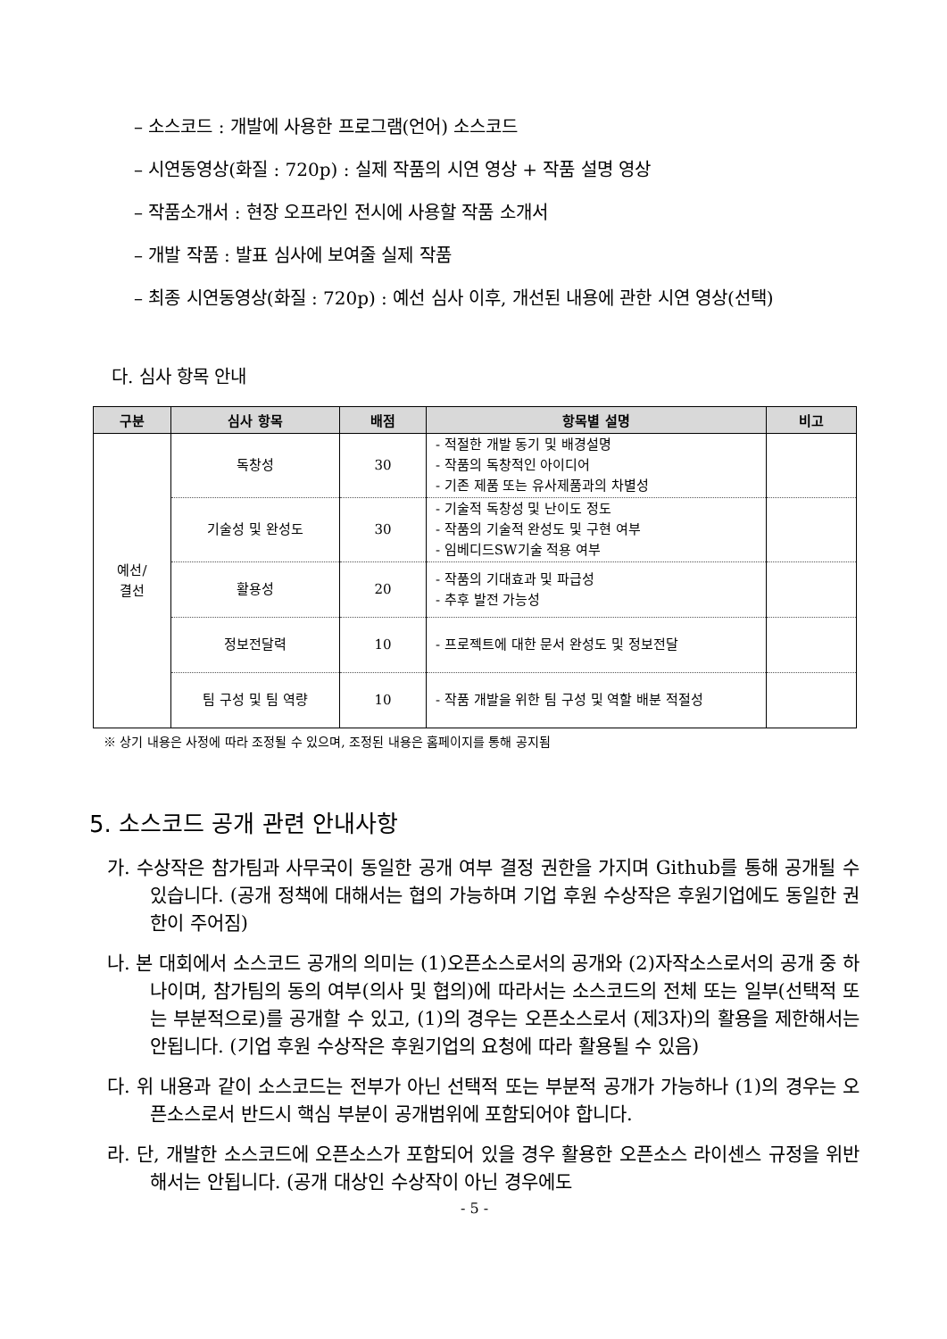– 소스코드 : 개발에 사용한 프로그램(언어) 소스코드
– 시연동영상(화질 : 720p) : 실제 작품의 시연 영상 + 작품 설명 영상
– 작품소개서 : 현장 오프라인 전시에 사용할 작품 소개서
– 개발 작품 : 발표 심사에 보여줄 실제 작품
– 최종 시연동영상(화질 : 720p) : 예선 심사 이후, 개선된 내용에 관한 시연 영상(선택)
다. 심사 항목 안내
| 구분 | 심사 항목 | 배점 | 항목별 설명 | 비고 |
| --- | --- | --- | --- | --- |
| 예선/ 결선 | 독창성 | 30 | - 적절한 개발 동기 및 배경설명 - 작품의 독창적인 아이디어 - 기존 제품 또는 유사제품과의 차별성 | |
| | 기술성 및 완성도 | 30 | - 기술적 독창성 및 난이도 정도 - 작품의 기술적 완성도 및 구현 여부 - 임베디드SW기술 적용 여부 | |
| | 활용성 | 20 | - 작품의 기대효과 및 파급성 - 추후 발전 가능성 | |
| | 정보전달력 | 10 | - 프로젝트에 대한 문서 완성도 및 정보전달 | |
| | 팀 구성 및 팀 역량 | 10 | - 작품 개발을 위한 팀 구성 및 역할 배분 적절성 | |
※ 상기 내용은 사정에 따라 조정될 수 있으며, 조정된 내용은 홈페이지를 통해 공지됨
5. 소스코드 공개 관련 안내사항
가. 수상작은 참가팀과 사무국이 동일한 공개 여부 결정 권한을 가지며 Github를 통해 공개될 수 있습니다. (공개 정책에 대해서는 협의 가능하며 기업 후원 수상작은 후원기업에도 동일한 권한이 주어짐)
나. 본 대회에서 소스코드 공개의 의미는 (1)오픈소스로서의 공개와 (2)자작소스로서의 공개 중 하나이며, 참가팀의 동의 여부(의사 및 협의)에 따라서는 소스코드의 전체 또는 일부(선택적 또는 부분적으로)를 공개할 수 있고, (1)의 경우는 오픈소스로서 (제3자)의 활용을 제한해서는 안됩니다. (기업 후원 수상작은 후원기업의 요청에 따라 활용될 수 있음)
다. 위 내용과 같이 소스코드는 전부가 아닌 선택적 또는 부분적 공개가 가능하나 (1)의 경우는 오픈소스로서 반드시 핵심 부분이 공개범위에 포함되어야 합니다.
라. 단, 개발한 소스코드에 오픈소스가 포함되어 있을 경우 활용한 오픈소스 라이센스 규정을 위반해서는 안됩니다. (공개 대상인 수상작이 아닌 경우에도
- 5 -